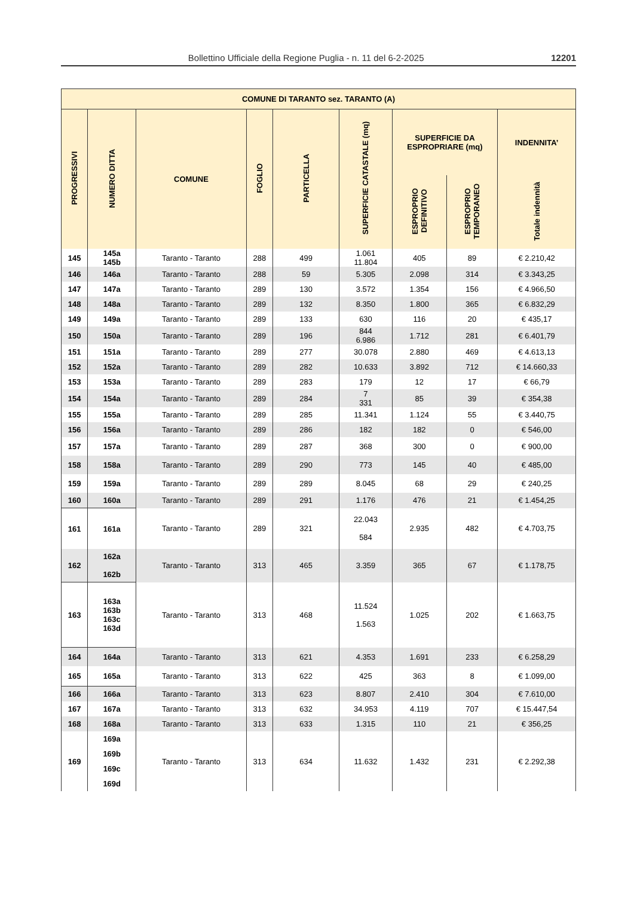Bollettino Ufficiale della Regione Puglia - n. 11 del 6-2-2025 12201
| COMUNE DI TARANTO sez. TARANTO (A) | | | | | | | | |
| --- | --- | --- | --- | --- | --- | --- | --- | --- |
| PROGRESSIVI | NUMERO DITTA | COMUNE | FOGLIO | PARTICELLA | SUPERFICIE CATASTALE (mq) | SUPERFICIE DA ESPROPRIARE (mq) | | INDENNITA’ |
| | | | | | | ESPROPRIO DEFINITIVO | ESPROPRIO TEMPORANEO | Totale indennità |
| 145 | 145a 145b | Taranto - Taranto | 288 | 499 | 1.061 11.804 | 405 | 89 | € 2.210,42 |
| 146 | 146a | Taranto - Taranto | 288 | 59 | 5.305 | 2.098 | 314 | € 3.343,25 |
| 147 | 147a | Taranto - Taranto | 289 | 130 | 3.572 | 1.354 | 156 | € 4.966,50 |
| 148 | 148a | Taranto - Taranto | 289 | 132 | 8.350 | 1.800 | 365 | € 6.832,29 |
| 149 | 149a | Taranto - Taranto | 289 | 133 | 630 | 116 | 20 | € 435,17 |
| 150 | 150a | Taranto - Taranto | 289 | 196 | 844 6.986 | 1.712 | 281 | € 6.401,79 |
| 151 | 151a | Taranto - Taranto | 289 | 277 | 30.078 | 2.880 | 469 | € 4.613,13 |
| 152 | 152a | Taranto - Taranto | 289 | 282 | 10.633 | 3.892 | 712 | € 14.660,33 |
| 153 | 153a | Taranto - Taranto | 289 | 283 | 179 | 12 | 17 | € 66,79 |
| 154 | 154a | Taranto - Taranto | 289 | 284 | 7 331 | 85 | 39 | € 354,38 |
| 155 | 155a | Taranto - Taranto | 289 | 285 | 11.341 | 1.124 | 55 | € 3.440,75 |
| 156 | 156a | Taranto - Taranto | 289 | 286 | 182 | 182 | 0 | € 546,00 |
| 157 | 157a | Taranto - Taranto | 289 | 287 | 368 | 300 | 0 | € 900,00 |
| 158 | 158a | Taranto - Taranto | 289 | 290 | 773 | 145 | 40 | € 485,00 |
| 159 | 159a | Taranto - Taranto | 289 | 289 | 8.045 | 68 | 29 | € 240,25 |
| 160 | 160a | Taranto - Taranto | 289 | 291 | 1.176 | 476 | 21 | € 1.454,25 |
| 161 | 161a | Taranto - Taranto | 289 | 321 | 22.043 584 | 2.935 | 482 | € 4.703,75 |
| 162 | 162a 162b | Taranto - Taranto | 313 | 465 | 3.359 | 365 | 67 | € 1.178,75 |
| 163 | 163a 163b 163c 163d | Taranto - Taranto | 313 | 468 | 11.524 1.563 | 1.025 | 202 | € 1.663,75 |
| 164 | 164a | Taranto - Taranto | 313 | 621 | 4.353 | 1.691 | 233 | € 6.258,29 |
| 165 | 165a | Taranto - Taranto | 313 | 622 | 425 | 363 | 8 | € 1.099,00 |
| 166 | 166a | Taranto - Taranto | 313 | 623 | 8.807 | 2.410 | 304 | € 7.610,00 |
| 167 | 167a | Taranto - Taranto | 313 | 632 | 34.953 | 4.119 | 707 | € 15.447,54 |
| 168 | 168a | Taranto - Taranto | 313 | 633 | 1.315 | 110 | 21 | € 356,25 |
| 169 | 169a 169b 169c 169d | Taranto - Taranto | 313 | 634 | 11.632 | 1.432 | 231 | € 2.292,38 |